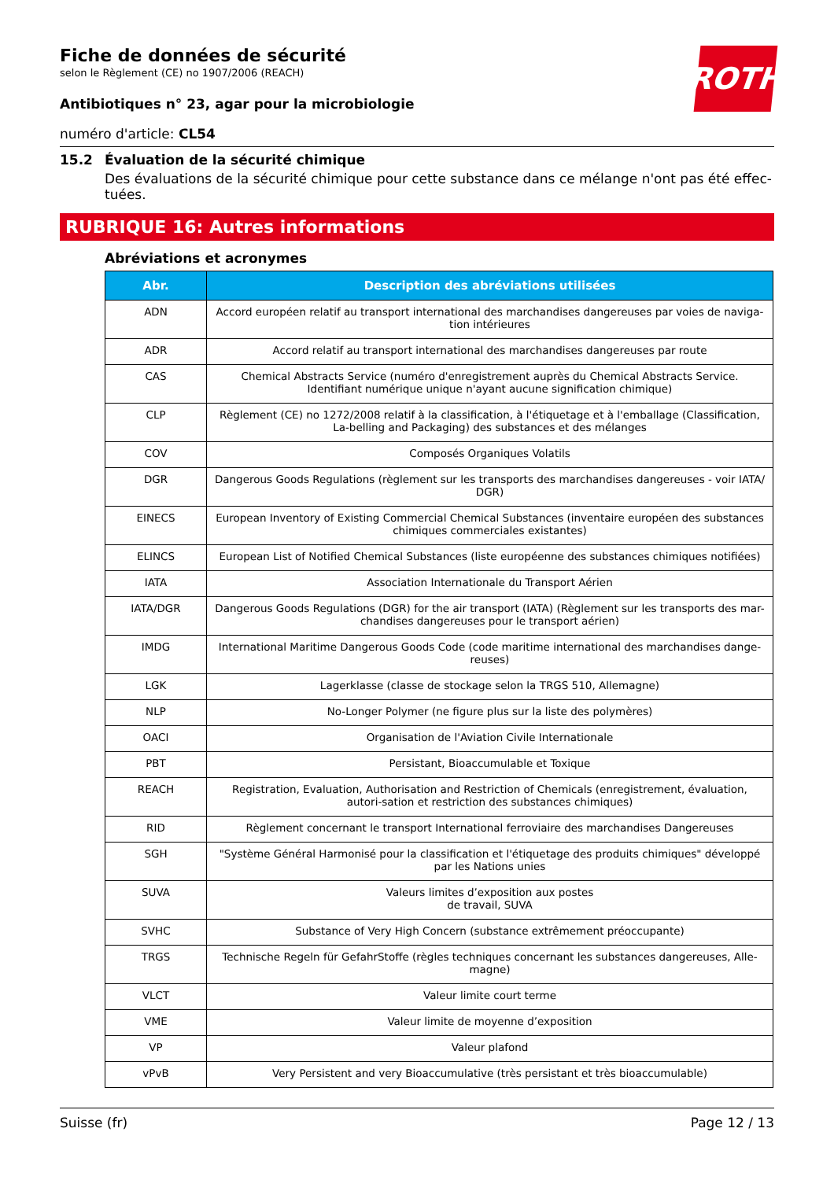ROTH
Fiche de données de sécurité
selon le Règlement (CE) no 1907/2006 (REACH)
Antibiotiques n° 23, agar pour la microbiologie
numéro d'article: CL54
15.2 Évaluation de la sécurité chimique
Des évaluations de la sécurité chimique pour cette substance dans ce mélange n'ont pas été effec-tuées.
RUBRIQUE 16: Autres informations
Abréviations et acronymes
| Abr. | Description des abréviations utilisées |
| --- | --- |
| ADN | Accord européen relatif au transport international des marchandises dangereuses par voies de naviga-tion intérieures |
| ADR | Accord relatif au transport international des marchandises dangereuses par route |
| CAS | Chemical Abstracts Service (numéro d'enregistrement auprès du Chemical Abstracts Service. Identifiant numérique unique n'ayant aucune signification chimique) |
| CLP | Règlement (CE) no 1272/2008 relatif à la classification, à l'étiquetage et à l'emballage (Classification, La-belling and Packaging) des substances et des mélanges |
| COV | Composés Organiques Volatils |
| DGR | Dangerous Goods Regulations (règlement sur les transports des marchandises dangereuses - voir IATA/ DGR) |
| EINECS | European Inventory of Existing Commercial Chemical Substances (inventaire européen des substances chimiques commerciales existantes) |
| ELINCS | European List of Notified Chemical Substances (liste européenne des substances chimiques notifiées) |
| IATA | Association Internationale du Transport Aérien |
| IATA/DGR | Dangerous Goods Regulations (DGR) for the air transport (IATA) (Règlement sur les transports des mar-chandises dangereuses pour le transport aérien) |
| IMDG | International Maritime Dangerous Goods Code (code maritime international des marchandises dange-reuses) |
| LGK | Lagerklasse (classe de stockage selon la TRGS 510, Allemagne) |
| NLP | No-Longer Polymer (ne figure plus sur la liste des polymères) |
| OACI | Organisation de l'Aviation Civile Internationale |
| PBT | Persistant, Bioaccumulable et Toxique |
| REACH | Registration, Evaluation, Authorisation and Restriction of Chemicals (enregistrement, évaluation, autori-sation et restriction des substances chimiques) |
| RID | Règlement concernant le transport International ferroviaire des marchandises Dangereuses |
| SGH | "Système Général Harmonisé pour la classification et l'étiquetage des produits chimiques" développé par les Nations unies |
| SUVA | Valeurs limites d’exposition aux postes de travail, SUVA |
| SVHC | Substance of Very High Concern (substance extrêmement préoccupante) |
| TRGS | Technische Regeln für GefahrStoffe (règles techniques concernant les substances dangereuses, Alle-magne) |
| VLCT | Valeur limite court terme |
| VME | Valeur limite de moyenne d’exposition |
| VP | Valeur plafond |
| vPvB | Very Persistent and very Bioaccumulative (très persistant et très bioaccumulable) |
Suisse (fr) Page 12 / 13